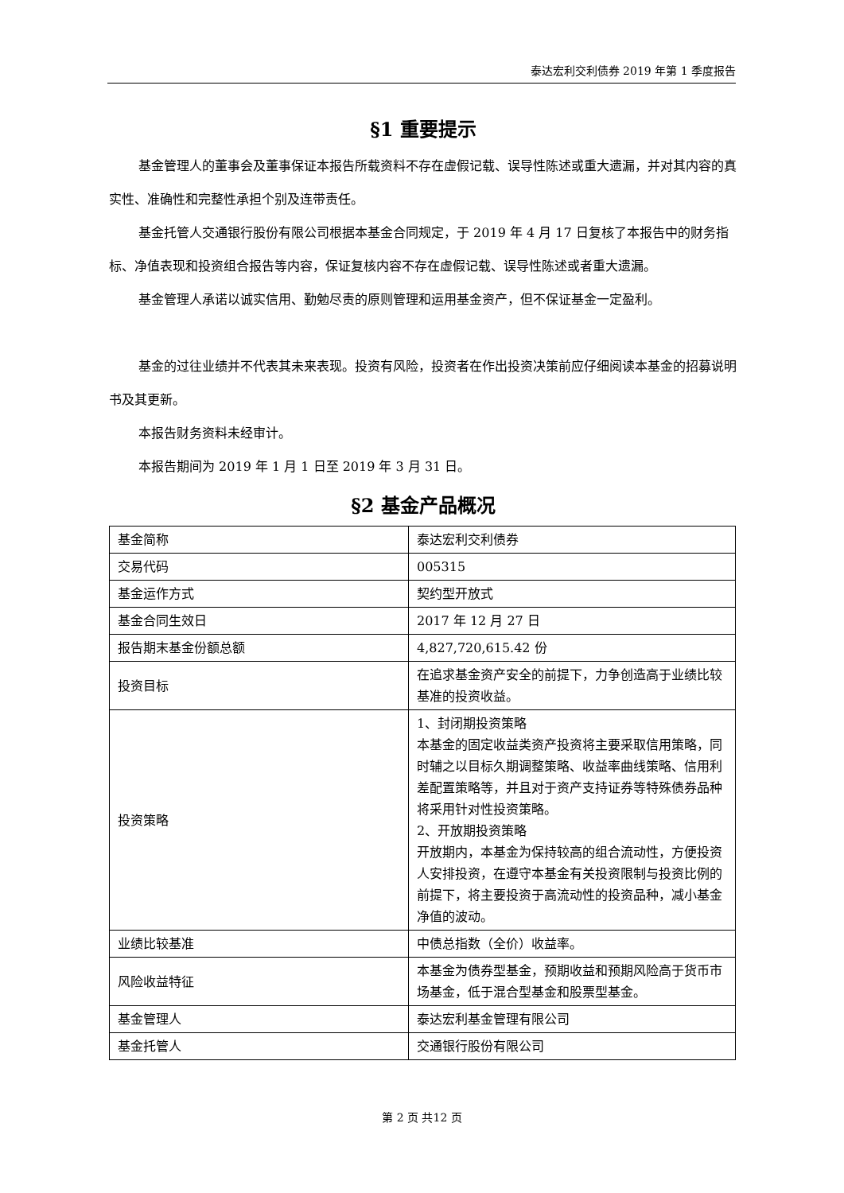泰达宏利交利债券 2019 年第 1 季度报告
§1 重要提示
基金管理人的董事会及董事保证本报告所载资料不存在虚假记载、误导性陈述或重大遗漏，并对其内容的真实性、准确性和完整性承担个别及连带责任。
基金托管人交通银行股份有限公司根据本基金合同规定，于 2019 年 4 月 17 日复核了本报告中的财务指标、净值表现和投资组合报告等内容，保证复核内容不存在虚假记载、误导性陈述或者重大遗漏。
基金管理人承诺以诚实信用、勤勉尽责的原则管理和运用基金资产，但不保证基金一定盈利。
基金的过往业绩并不代表其未来表现。投资有风险，投资者在作出投资决策前应仔细阅读本基金的招募说明书及其更新。
本报告财务资料未经审计。
本报告期间为 2019 年 1 月 1 日至 2019 年 3 月 31 日。
§2 基金产品概况
| 基金简称 | 泰达宏利交利债券 |
| 交易代码 | 005315 |
| 基金运作方式 | 契约型开放式 |
| 基金合同生效日 | 2017 年 12 月 27 日 |
| 报告期末基金份额总额 | 4,827,720,615.42 份 |
| 投资目标 | 在追求基金资产安全的前提下，力争创造高于业绩比较基准的投资收益。 |
| 投资策略 | 1、封闭期投资策略 本基金的固定收益类资产投资将主要采取信用策略，同时辅之以目标久期调整策略、收益率曲线策略、信用利差配置策略等，并且对于资产支持证券等特殊债券品种将采用针对性投资策略。 2、开放期投资策略 开放期内，本基金为保持较高的组合流动性，方便投资人安排投资，在遵守本基金有关投资限制与投资比例的前提下，将主要投资于高流动性的投资品种，减小基金净值的波动。 |
| 业绩比较基准 | 中债总指数（全价）收益率。 |
| 风险收益特征 | 本基金为债券型基金，预期收益和预期风险高于货币市场基金，低于混合型基金和股票型基金。 |
| 基金管理人 | 泰达宏利基金管理有限公司 |
| 基金托管人 | 交通银行股份有限公司 |
第 2 页 共12 页